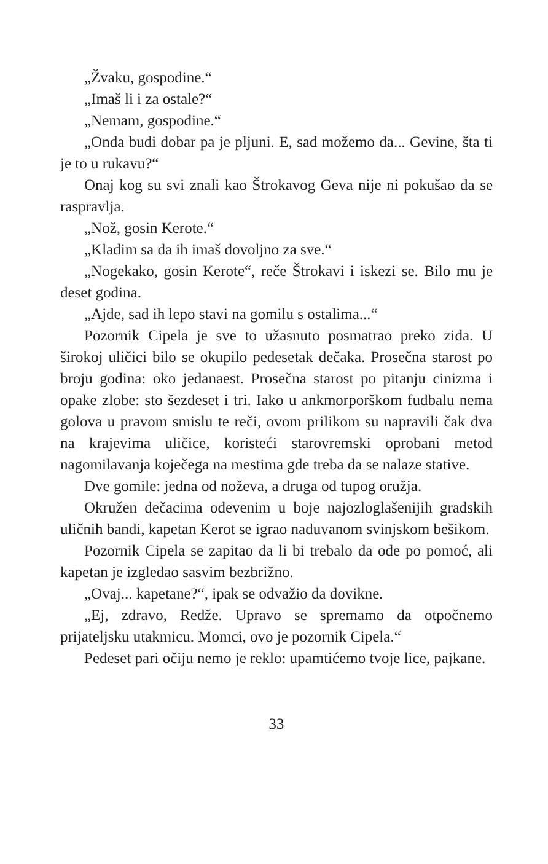„Žvaku, gospodine.“
„Imaš li i za ostale?“
„Nemam, gospodine.“
„Onda budi dobar pa je pljuni. E, sad možemo da... Gevine, šta ti je to u rukavu?“
Onaj kog su svi znali kao Štrokavog Geva nije ni pokušao da se raspravlja.
„Nož, gosin Kerote.“
„Kladim sa da ih imaš dovoljno za sve.“
„Nogekako, gosin Kerote“, reče Štrokavi i iskezi se. Bilo mu je deset godina.
„Ajde, sad ih lepo stavi na gomilu s ostalima...“
Pozornik Cipela je sve to užasnuto posmatrao preko zida. U širokoj uličici bilo se okupilo pedesetak dečaka. Prosečna starost po broju godina: oko jedanaest. Prosečna starost po pitanju cinizma i opake zlobe: sto šezdeset i tri. Iako u ankmorporškom fudbalu nema golova u pravom smislu te reči, ovom prilikom su napravili čak dva na krajevima uličice, koristeći starovremski oprobani metod nagomilavanja koječega na mestima gde treba da se nalaze stative.
Dve gomile: jedna od noževa, a druga od tupog oružja.
Okružen dečacima odevenim u boje najozloglašenijih gradskih uličnih bandi, kapetan Kerot se igrao naduvanom svinjskom bešikom.
Pozornik Cipela se zapitao da li bi trebalo da ode po pomoć, ali kapetan je izgledao sasvim bezbrižno.
„Ovaj... kapetane?“, ipak se odvažio da dovikne.
„Ej, zdravo, Redže. Upravo se spremamo da otpočnemo prijateljsku utakmicu. Momci, ovo je pozornik Cipela.“
Pedeset pari očiju nemo je reklo: upamtićemo tvoje lice, pajkane.
33